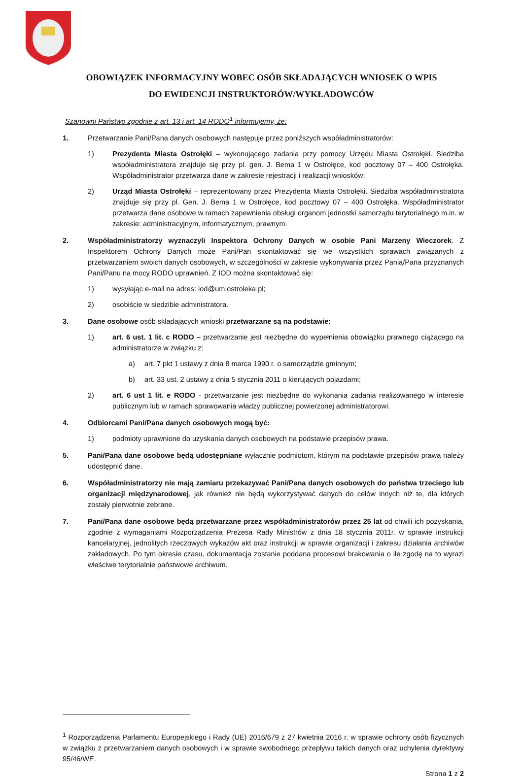OBOWIĄZEK INFORMACYJNY WOBEC OSÓB SKŁADAJĄCYCH WNIOSEK O WPIS
DO EWIDENCJI INSTRUKTORÓW/WYKŁADOWCÓW
Szanowni Państwo zgodnie z art. 13 i art. 14 RODO<sup>1</sup> informujemy, że:
1. Przetwarzanie Pani/Pana danych osobowych następuje przez poniższych współadministratorów:
1) Prezydenta Miasta Ostrołęki – wykonującego zadania przy pomocy Urzędu Miasta Ostrołęki. Siedziba współadministratora znajduje się przy pl. gen. J. Bema 1 w Ostrołęce, kod pocztowy 07 – 400 Ostrołęka. Współadministrator przetwarza dane w zakresie rejestracji i realizacji wniosków;
2) Urząd Miasta Ostrołęki – reprezentowany przez Prezydenta Miasta Ostrołęki. Siedziba współadministratora znajduje się przy pl. Gen. J. Bema 1 w Ostrołęce, kod pocztowy 07 – 400 Ostrołęka. Współadministrator przetwarza dane osobowe w ramach zapewnienia obsługi organom jednostki samorządu terytorialnego m.in. w zakresie: administracyjnym, informatycznym, prawnym.
2. Współadministratorzy wyznaczyli Inspektora Ochrony Danych w osobie Pani Marzeny Wieczorek. Z Inspektorem Ochrony Danych może Pani/Pan skontaktować się we wszystkich sprawach związanych z przetwarzaniem swoich danych osobowych, w szczególności w zakresie wykonywania przez Panią/Pana przyznanych Pani/Panu na mocy RODO uprawnień. Z IOD można skontaktować się:
1) wysyłając e-mail na adres: iod@um.ostroleka.pl;
2) osobiście w siedzibie administratora.
3. Dane osobowe osób składających wnioski przetwarzane są na podstawie:
1) art. 6 ust. 1 lit. c RODO – przetwarzanie jest niezbędne do wypełnienia obowiązku prawnego ciążącego na administratorze w związku z:
a) art. 7 pkt 1 ustawy z dnia 8 marca 1990 r. o samorządzie gminnym;
b) art. 33 ust. 2 ustawy z dnia 5 stycznia 2011 o kierujących pojazdami;
2) art. 6 ust 1 lit. e RODO - przetwarzanie jest niezbędne do wykonania zadania realizowanego w interesie publicznym lub w ramach sprawowania władzy publicznej powierzonej administratorowi.
4. Odbiorcami Pani/Pana danych osobowych mogą być:
1) podmioty uprawnione do uzyskania danych osobowych na podstawie przepisów prawa.
5. Pani/Pana dane osobowe będą udostępniane wyłącznie podmiotom, którym na podstawie przepisów prawa należy udostępnić dane.
6. Współadministratorzy nie mają zamiaru przekazywać Pani/Pana danych osobowych do państwa trzeciego lub organizacji międzynarodowej, jak również nie będą wykorzystywać danych do celów innych niż te, dla których zostały pierwotnie zebrane.
7. Pani/Pana dane osobowe będą przetwarzane przez współadministratorów przez 25 lat od chwili ich pozyskania, zgodnie z wymaganiami Rozporządzenia Prezesa Rady Ministrów z dnia 18 stycznia 2011r. w sprawie instrukcji kancelaryjnej, jednolitych rzeczowych wykazów akt oraz instrukcji w sprawie organizacji i zakresu działania archiwów zakładowych. Po tym okresie czasu, dokumentacja zostanie poddana procesowi brakowania o ile zgodę na to wyrazi właściwe terytorialnie państwowe archiwum.
<sup>1</sup> Rozporządzenia Parlamentu Europejskiego i Rady (UE) 2016/679 z 27 kwietnia 2016 r. w sprawie ochrony osób fizycznych w związku z przetwarzaniem danych osobowych i w sprawie swobodnego przepływu takich danych oraz uchylenia dyrektywy 95/46/WE.
Strona 1 z 2